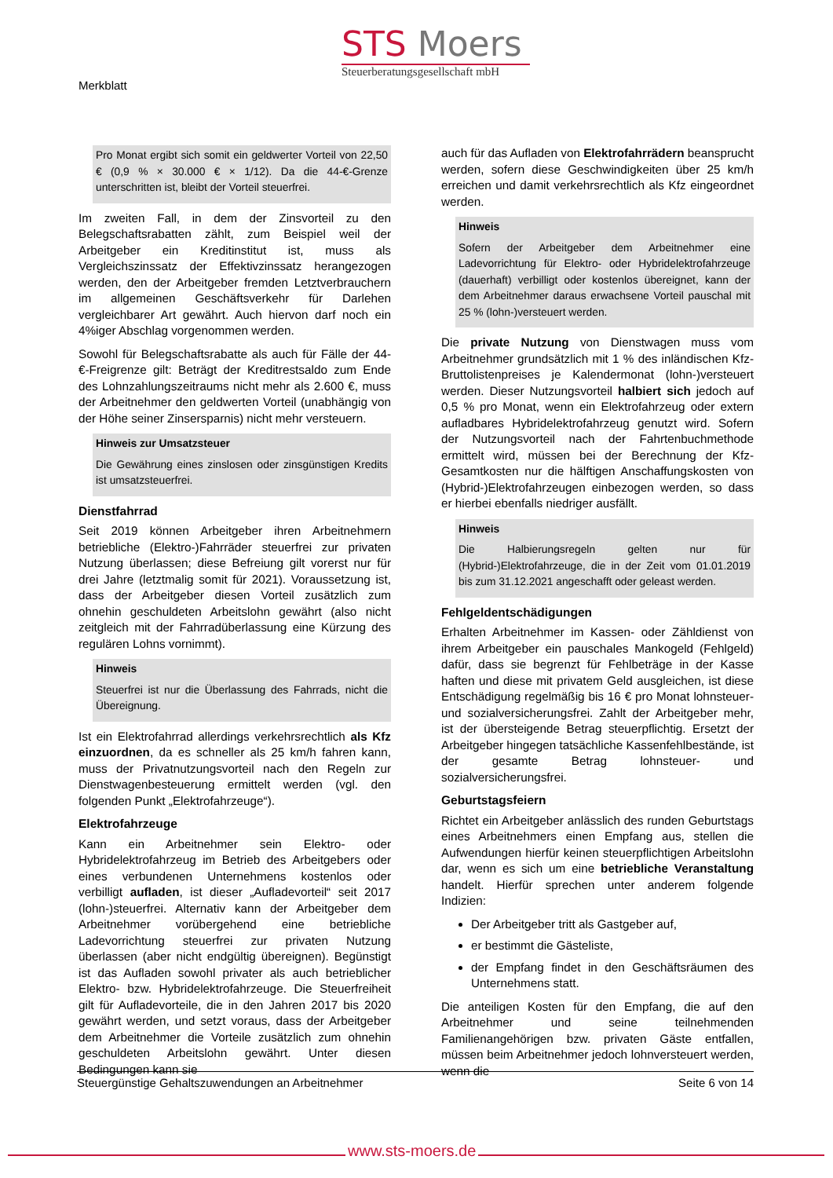Merkblatt
STS Moers
Steuerberatungsgesellschaft mbH
Pro Monat ergibt sich somit ein geldwerter Vorteil von 22,50 € (0,9 % × 30.000 € × 1/12). Da die 44-€-Grenze unterschritten ist, bleibt der Vorteil steuerfrei.
Im zweiten Fall, in dem der Zinsvorteil zu den Belegschaftsrabatten zählt, zum Beispiel weil der Arbeitgeber ein Kreditinstitut ist, muss als Vergleichszinssatz der Effektivzinssatz herangezogen werden, den der Arbeitgeber fremden Letztverbrauchern im allgemeinen Geschäftsverkehr für Darlehen vergleichbarer Art gewährt. Auch hiervon darf noch ein 4%iger Abschlag vorgenommen werden.
Sowohl für Belegschaftsrabatte als auch für Fälle der 44-€-Freigrenze gilt: Beträgt der Kreditrestsaldo zum Ende des Lohnzahlungszeitraums nicht mehr als 2.600 €, muss der Arbeitnehmer den geldwerten Vorteil (unabhängig von der Höhe seiner Zinsersparnis) nicht mehr versteuern.
Hinweis zur Umsatzsteuer
Die Gewährung eines zinslosen oder zinsgünstigen Kredits ist umsatzsteuerfrei.
Dienstfahrrad
Seit 2019 können Arbeitgeber ihren Arbeitnehmern betriebliche (Elektro-)Fahrräder steuerfrei zur privaten Nutzung überlassen; diese Befreiung gilt vorerst nur für drei Jahre (letztmalig somit für 2021). Voraussetzung ist, dass der Arbeitgeber diesen Vorteil zusätzlich zum ohnehin geschuldeten Arbeitslohn gewährt (also nicht zeitgleich mit der Fahrradüberlassung eine Kürzung des regulären Lohns vornimmt).
Hinweis
Steuerfrei ist nur die Überlassung des Fahrrads, nicht die Übereignung.
Ist ein Elektrofahrrad allerdings verkehrsrechtlich als Kfz einzuordnen, da es schneller als 25 km/h fahren kann, muss der Privatnutzungsvorteil nach den Regeln zur Dienstwagenbesteuerung ermittelt werden (vgl. den folgenden Punkt „Elektrofahrzeuge“).
Elektrofahrzeuge
Kann ein Arbeitnehmer sein Elektro- oder Hybridelektrofahrzeug im Betrieb des Arbeitgebers oder eines verbundenen Unternehmens kostenlos oder verbilligt aufladen, ist dieser „Aufladevorteil“ seit 2017 (lohn-)steuerfrei. Alternativ kann der Arbeitgeber dem Arbeitnehmer vorübergehend eine betriebliche Ladevorrichtung steuerfrei zur privaten Nutzung überlassen (aber nicht endgültig übereignen). Begünstigt ist das Aufladen sowohl privater als auch betrieblicher Elektro- bzw. Hybridelektrofahrzeuge. Die Steuerfreiheit gilt für Aufladevorteile, die in den Jahren 2017 bis 2020 gewährt werden, und setzt voraus, dass der Arbeitgeber dem Arbeitnehmer die Vorteile zusätzlich zum ohnehin geschuldeten Arbeitslohn gewährt. Unter diesen Bedingungen kann sie
auch für das Aufladen von Elektrofahrrädern beansprucht werden, sofern diese Geschwindigkeiten über 25 km/h erreichen und damit verkehrsrechtlich als Kfz eingeordnet werden.
Hinweis
Sofern der Arbeitgeber dem Arbeitnehmer eine Ladevorrichtung für Elektro- oder Hybridelektrofahrzeuge (dauerhaft) verbilligt oder kostenlos übereignet, kann der dem Arbeitnehmer daraus erwachsene Vorteil pauschal mit 25 % (lohn-)versteuert werden.
Die private Nutzung von Dienstwagen muss vom Arbeitnehmer grundsätzlich mit 1 % des inländischen Kfz-Bruttolistenpreises je Kalendermonat (lohn-)versteuert werden. Dieser Nutzungsvorteil halbiert sich jedoch auf 0,5 % pro Monat, wenn ein Elektrofahrzeug oder extern aufladbares Hybridelektrofahrzeug genutzt wird. Sofern der Nutzungsvorteil nach der Fahrtenbuchmethode ermittelt wird, müssen bei der Berechnung der Kfz-Gesamtkosten nur die hälftigen Anschaffungskosten von (Hybrid-)Elektrofahrzeugen einbezogen werden, so dass er hierbei ebenfalls niedriger ausfällt.
Hinweis
Die Halbierungsregeln gelten nur für (Hybrid-)Elektrofahrzeuge, die in der Zeit vom 01.01.2019 bis zum 31.12.2021 angeschafft oder geleast werden.
Fehlgeldentschädigungen
Erhalten Arbeitnehmer im Kassen- oder Zähldienst von ihrem Arbeitgeber ein pauschales Mankogeld (Fehlgeld) dafür, dass sie begrenzt für Fehlbeträge in der Kasse haften und diese mit privatem Geld ausgleichen, ist diese Entschädigung regelmäßig bis 16 € pro Monat lohnsteuer- und sozialversicherungsfrei. Zahlt der Arbeitgeber mehr, ist der übersteigende Betrag steuerpflichtig. Ersetzt der Arbeitgeber hingegen tatsächliche Kassenfehlbestände, ist der gesamte Betrag lohnsteuer- und sozialversicherungsfrei.
Geburtstagsfeiern
Richtet ein Arbeitgeber anlässlich des runden Geburtstags eines Arbeitnehmers einen Empfang aus, stellen die Aufwendungen hierfür keinen steuerpflichtigen Arbeitslohn dar, wenn es sich um eine betriebliche Veranstaltung handelt. Hierfür sprechen unter anderem folgende Indizien:
Der Arbeitgeber tritt als Gastgeber auf,
er bestimmt die Gästeliste,
der Empfang findet in den Geschäftsräumen des Unternehmens statt.
Die anteiligen Kosten für den Empfang, die auf den Arbeitnehmer und seine teilnehmenden Familienangehörigen bzw. privaten Gäste entfallen, müssen beim Arbeitnehmer jedoch lohnversteuert werden, wenn die
Steuergünstige Gehaltszuwendungen an Arbeitnehmer Seite 6 von 14
www.sts-moers.de